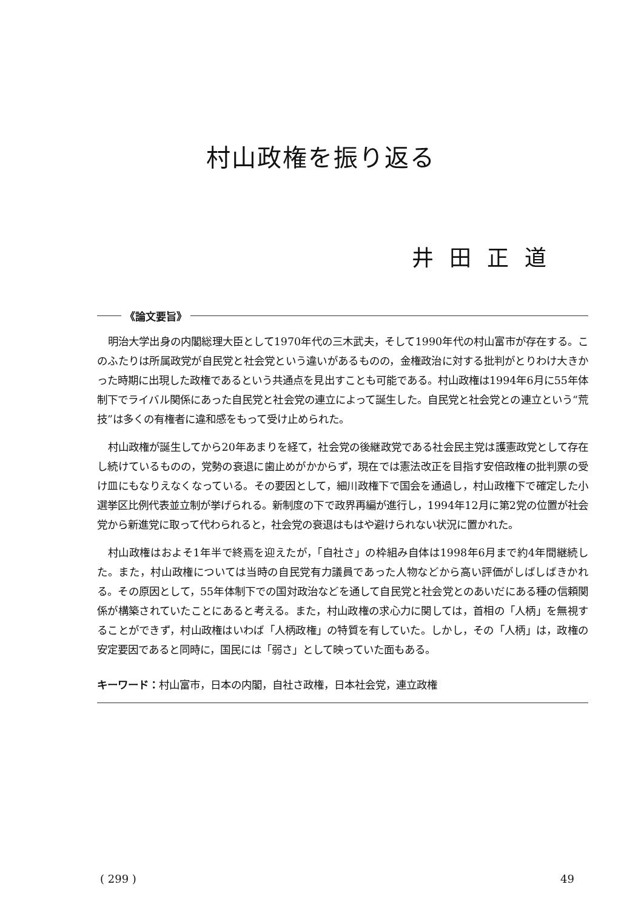村山政権を振り返る
井田正道
《論文要旨》
明治大学出身の内閣総理大臣として1970年代の三木武夫，そして1990年代の村山富市が存在する。このふたりは所属政党が自民党と社会党という違いがあるものの，金権政治に対する批判がとりわけ大きかった時期に出現した政権であるという共通点を見出すことも可能である。村山政権は1994年6月に55年体制下でライバル関係にあった自民党と社会党の連立によって誕生した。自民党と社会党との連立という“荒技”は多くの有権者に違和感をもって受け止められた。
村山政権が誕生してから20年あまりを経て，社会党の後継政党である社会民主党は護憲政党として存在し続けているものの，党勢の衰退に歯止めがかからず，現在では憲法改正を目指す安倍政権の批判票の受け皿にもなりえなくなっている。その要因として，細川政権下で国会を通過し，村山政権下で確定した小選挙区比例代表並立制が挙げられる。新制度の下で政界再編が進行し，1994年12月に第2党の位置が社会党から新進党に取って代わられると，社会党の衰退はもはや避けられない状況に置かれた。
村山政権はおよそ1年半で終焉を迎えたが，「自社さ」の枠組み自体は1998年6月まで約4年間継続した。また，村山政権については当時の自民党有力議員であった人物などから高い評価がしばしばきかれる。その原因として，55年体制下での国対政治などを通して自民党と社会党とのあいだにある種の信頼関係が構築されていたことにあると考える。また，村山政権の求心力に関しては，首相の「人柄」を無視することができず，村山政権はいわば「人柄政権」の特質を有していた。しかし，その「人柄」は，政権の安定要因であると同時に，国民には「弱さ」として映っていた面もある。
キーワード：村山富市，日本の内閣，自社さ政権，日本社会党，連立政権
( 299 ) 49